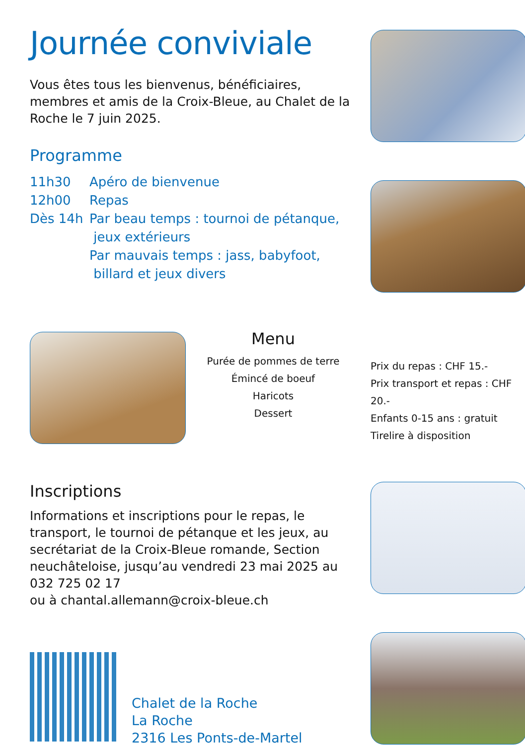Journée conviviale
Vous êtes tous les bienvenus, bénéficiaires, membres et amis de la Croix-Bleue, au Chalet de la Roche le 7 juin 2025.
Programme
| 11h30 | Apéro de bienvenue |
| 12h00 | Repas |
| Dès 14h | Par beau temps : tournoi de pétanque, jeux extérieurs Par mauvais temps : jass, babyfoot, billard et jeux divers |
Menu
Purée de pommes de terre
Émincé de boeuf
Haricots
Dessert
Prix du repas : CHF 15.-
Prix transport et repas : CHF 20.-
Enfants 0-15 ans : gratuit
Tirelire à disposition
Inscriptions
Informations et inscriptions pour le repas, le transport, le tournoi de pétanque et les jeux, au secrétariat de la Croix-Bleue romande, Section neuchâteloise, jusqu’au vendredi 23 mai 2025 au 032 725 02 17
ou à chantal.allemann@croix-bleue.ch
Chalet de la Roche
La Roche
2316 Les Ponts-de-Martel